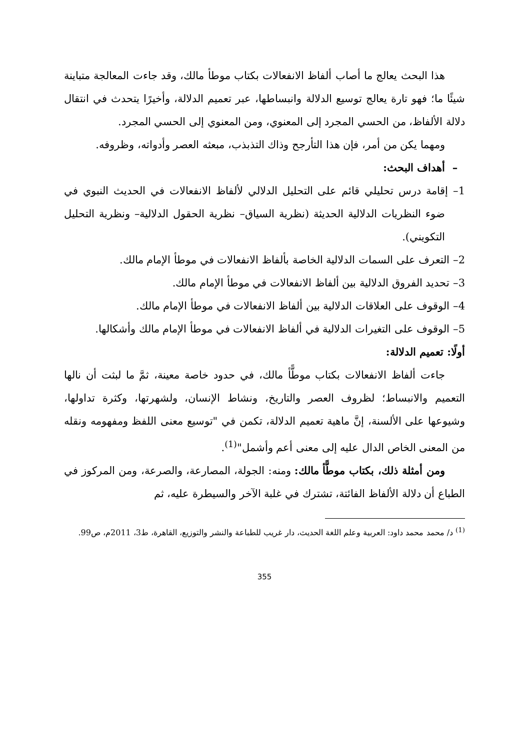هذا البحث يعالج ما أصاب ألفاظ الانفعالات بكتاب موطأ مالك، وقد جاءت المعالجة متباينة شيئًا ما؛ فهو تارة يعالج توسيع الدلالة وانبساطها، عبر تعميم الدلالة، وأخيرًا يتحدث في انتقال دلالة الألفاظ، من الحسي المجرد إلى المعنوي، ومن المعنوي إلى الحسي المجرد.
ومهما يكن من أمر، فإن هذا التأرجح وذاك التذبذب، مبعثه العصر وأدواته، وظروفه.
– أهداف البحث:
1– إقامة درس تحليلي قائم على التحليل الدلالي لألفاظ الانفعالات في الحديث النبوي في ضوء النظريات الدلالية الحديثة (نظرية السياق– نظرية الحقول الدلالية– ونظرية التحليل التكويني).
2– التعرف على السمات الدلالية الخاصة بألفاظ الانفعالات في موطأ الإمام مالك.
3– تحديد الفروق الدلالية بين ألفاظ الانفعالات في موطأ الإمام مالك.
4– الوقوف على العلاقات الدلالية بين ألفاظ الانفعالات في موطأ الإمام مالك.
5– الوقوف على التغيرات الدلالية في ألفاظ الانفعالات في موطأ الإمام مالك وأشكالها.
أولًا: تعميم الدلالة:
جاءت ألفاظ الانفعالات بكتاب موطًّأ مالك، في حدود خاصة معينة، ثمَّ ما لبثت أن نالها التعميم والانبساط؛ لظروف العصر والتاريخ، ونشاط الإنسان، ولشهرتها، وكثرة تداولها، وشيوعها على الألسنة، إنَّ ماهية تعميم الدلالة، تكمن في "توسيع معنى اللفظ ومفهومه ونقله من المعنى الخاص الدال عليه إلى معنى أعم وأشمل"<sup>(1)</sup>.
ومن أمثلة ذلك، بكتاب موطًّأ مالك: ومنه: الجولة، المصارعة، والصرعة، ومن المركوز في الطباع أن دلالة الألفاظ الفائتة، تشترك في غلبة الآخر والسيطرة عليه، ثم
<sup>(1)</sup> د/ محمد محمد داود: العربية وعلم اللغة الحديث، دار غريب للطباعة والنشر والتوزيع، القاهرة، ط3، 2011م، ص99.
355